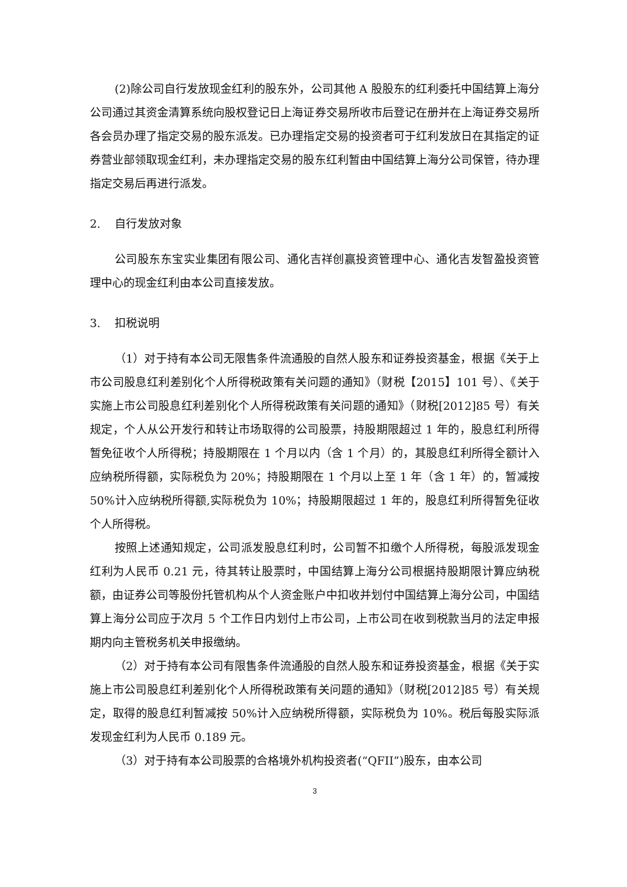(2)除公司自行发放现金红利的股东外，公司其他 A 股股东的红利委托中国结算上海分公司通过其资金清算系统向股权登记日上海证券交易所收市后登记在册并在上海证券交易所各会员办理了指定交易的股东派发。已办理指定交易的投资者可于红利发放日在其指定的证券营业部领取现金红利，未办理指定交易的股东红利暂由中国结算上海分公司保管，待办理指定交易后再进行派发。
2. 自行发放对象
公司股东东宝实业集团有限公司、通化吉祥创赢投资管理中心、通化吉发智盈投资管理中心的现金红利由本公司直接发放。
3. 扣税说明
（1）对于持有本公司无限售条件流通股的自然人股东和证券投资基金，根据《关于上市公司股息红利差别化个人所得税政策有关问题的通知》（财税【2015】101 号）、《关于实施上市公司股息红利差别化个人所得税政策有关问题的通知》（财税[2012]85 号）有关规定，个人从公开发行和转让市场取得的公司股票，持股期限超过 1 年的，股息红利所得暂免征收个人所得税；持股期限在 1 个月以内（含 1 个月）的，其股息红利所得全额计入应纳税所得额，实际税负为 20%；持股期限在 1 个月以上至 1 年（含 1 年）的，暂减按 50%计入应纳税所得额,实际税负为 10%；持股期限超过 1 年的，股息红利所得暂免征收个人所得税。
按照上述通知规定，公司派发股息红利时，公司暂不扣缴个人所得税，每股派发现金红利为人民币 0.21 元，待其转让股票时，中国结算上海分公司根据持股期限计算应纳税额，由证券公司等股份托管机构从个人资金账户中扣收并划付中国结算上海分公司，中国结算上海分公司应于次月 5 个工作日内划付上市公司，上市公司在收到税款当月的法定申报期内向主管税务机关申报缴纳。
（2）对于持有本公司有限售条件流通股的自然人股东和证券投资基金，根据《关于实施上市公司股息红利差别化个人所得税政策有关问题的通知》（财税[2012]85 号）有关规定，取得的股息红利暂减按 50%计入应纳税所得额，实际税负为 10%。税后每股实际派发现金红利为人民币 0.189 元。
（3）对于持有本公司股票的合格境外机构投资者(“QFII”)股东，由本公司
3